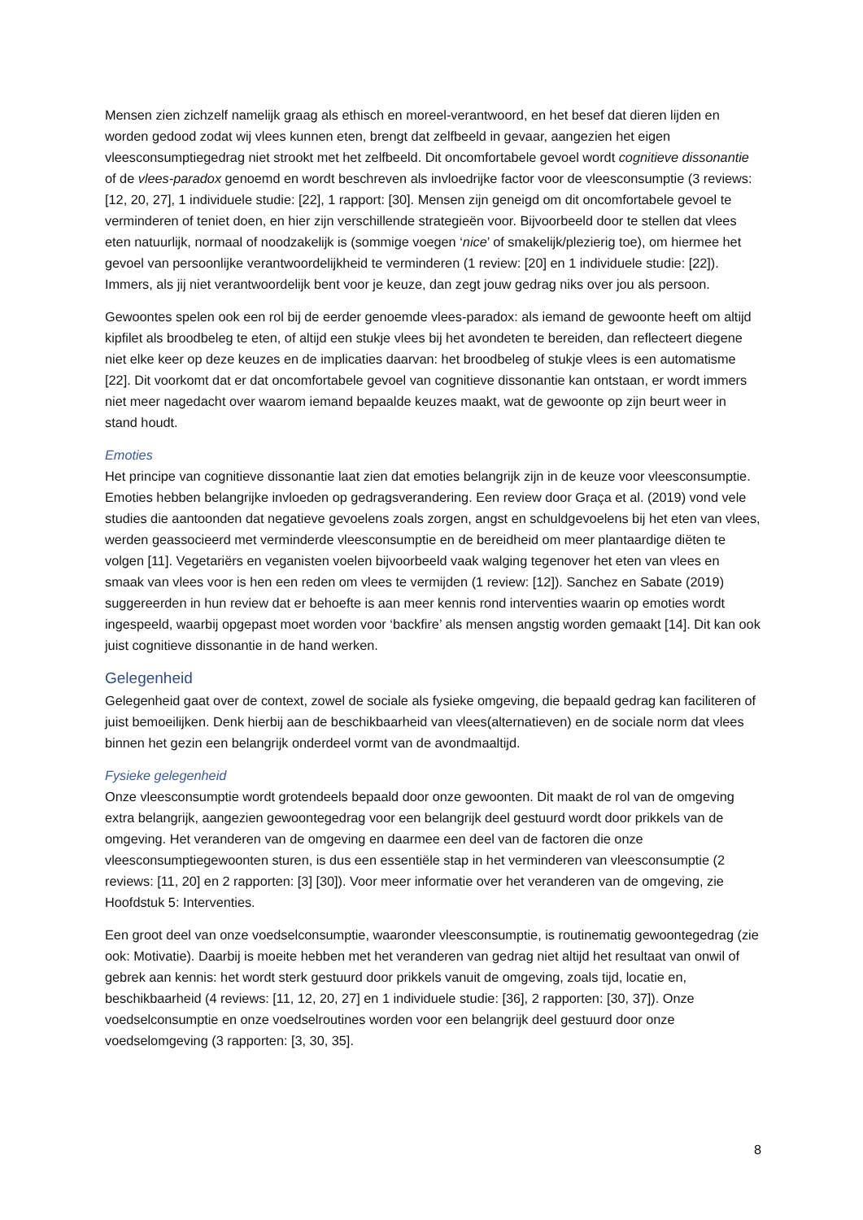Mensen zien zichzelf namelijk graag als ethisch en moreel-verantwoord, en het besef dat dieren lijden en worden gedood zodat wij vlees kunnen eten, brengt dat zelfbeeld in gevaar, aangezien het eigen vleesconsumptiegedrag niet strookt met het zelfbeeld. Dit oncomfortabele gevoel wordt cognitieve dissonantie of de vlees-paradox genoemd en wordt beschreven als invloedrijke factor voor de vleesconsumptie (3 reviews: [12, 20, 27], 1 individuele studie: [22], 1 rapport: [30]. Mensen zijn geneigd om dit oncomfortabele gevoel te verminderen of teniet doen, en hier zijn verschillende strategieën voor. Bijvoorbeeld door te stellen dat vlees eten natuurlijk, normaal of noodzakelijk is (sommige voegen ‘nice’ of smakelijk/plezierig toe), om hiermee het gevoel van persoonlijke verantwoordelijkheid te verminderen (1 review: [20] en 1 individuele studie: [22]). Immers, als jij niet verantwoordelijk bent voor je keuze, dan zegt jouw gedrag niks over jou als persoon.
Gewoontes spelen ook een rol bij de eerder genoemde vlees-paradox: als iemand de gewoonte heeft om altijd kipfilet als broodbeleg te eten, of altijd een stukje vlees bij het avondeten te bereiden, dan reflecteert diegene niet elke keer op deze keuzes en de implicaties daarvan: het broodbeleg of stukje vlees is een automatisme [22]. Dit voorkomt dat er dat oncomfortabele gevoel van cognitieve dissonantie kan ontstaan, er wordt immers niet meer nagedacht over waarom iemand bepaalde keuzes maakt, wat de gewoonte op zijn beurt weer in stand houdt.
Emoties
Het principe van cognitieve dissonantie laat zien dat emoties belangrijk zijn in de keuze voor vleesconsumptie. Emoties hebben belangrijke invloeden op gedragsverandering. Een review door Graça et al. (2019) vond vele studies die aantoonden dat negatieve gevoelens zoals zorgen, angst en schuldgevoelens bij het eten van vlees, werden geassocieerd met verminderde vleesconsumptie en de bereidheid om meer plantaardige diëten te volgen [11]. Vegetariërs en veganisten voelen bijvoorbeeld vaak walging tegenover het eten van vlees en smaak van vlees voor is hen een reden om vlees te vermijden (1 review: [12]). Sanchez en Sabate (2019) suggereerden in hun review dat er behoefte is aan meer kennis rond interventies waarin op emoties wordt ingespeeld, waarbij opgepast moet worden voor ‘backfire’ als mensen angstig worden gemaakt [14]. Dit kan ook juist cognitieve dissonantie in de hand werken.
Gelegenheid
Gelegenheid gaat over de context, zowel de sociale als fysieke omgeving, die bepaald gedrag kan faciliteren of juist bemoeilijken. Denk hierbij aan de beschikbaarheid van vlees(alternatieven) en de sociale norm dat vlees binnen het gezin een belangrijk onderdeel vormt van de avondmaaltijd.
Fysieke gelegenheid
Onze vleesconsumptie wordt grotendeels bepaald door onze gewoonten. Dit maakt de rol van de omgeving extra belangrijk, aangezien gewoontegedrag voor een belangrijk deel gestuurd wordt door prikkels van de omgeving. Het veranderen van de omgeving en daarmee een deel van de factoren die onze vleesconsumptiegewoonten sturen, is dus een essentiële stap in het verminderen van vleesconsumptie (2 reviews: [11, 20] en 2 rapporten: [3] [30]). Voor meer informatie over het veranderen van de omgeving, zie Hoofdstuk 5: Interventies.
Een groot deel van onze voedselconsumptie, waaronder vleesconsumptie, is routinematig gewoontegedrag (zie ook: Motivatie). Daarbij is moeite hebben met het veranderen van gedrag niet altijd het resultaat van onwil of gebrek aan kennis: het wordt sterk gestuurd door prikkels vanuit de omgeving, zoals tijd, locatie en, beschikbaarheid (4 reviews: [11, 12, 20, 27] en 1 individuele studie: [36], 2 rapporten: [30, 37]). Onze voedselconsumptie en onze voedselroutines worden voor een belangrijk deel gestuurd door onze voedselomgeving (3 rapporten: [3, 30, 35].
8